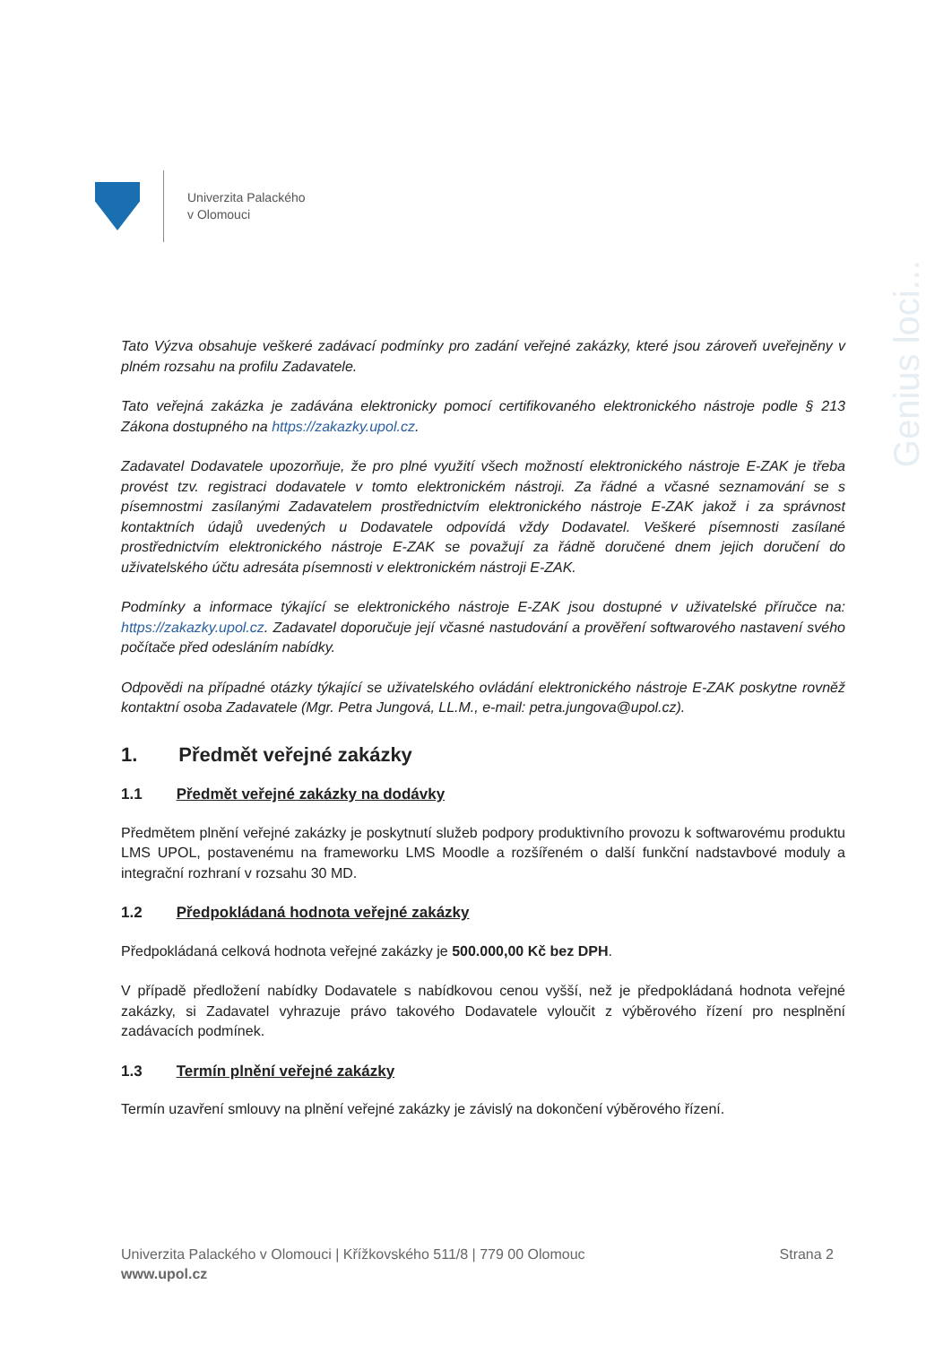Univerzita Palackého
v Olomouci
Genius loci...
Tato Výzva obsahuje veškeré zadávací podmínky pro zadání veřejné zakázky, které jsou zároveň uveřejněny v plném rozsahu na profilu Zadavatele.
Tato veřejná zakázka je zadávána elektronicky pomocí certifikovaného elektronického nástroje podle § 213 Zákona dostupného na https://zakazky.upol.cz.
Zadavatel Dodavatele upozorňuje, že pro plné využití všech možností elektronického nástroje E-ZAK je třeba provést tzv. registraci dodavatele v tomto elektronickém nástroji. Za řádné a včasné seznamování se s písemnostmi zasílanými Zadavatelem prostřednictvím elektronického nástroje E-ZAK jakož i za správnost kontaktních údajů uvedených u Dodavatele odpovídá vždy Dodavatel. Veškeré písemnosti zasílané prostřednictvím elektronického nástroje E-ZAK se považují za řádně doručené dnem jejich doručení do uživatelského účtu adresáta písemnosti v elektronickém nástroji E-ZAK.
Podmínky a informace týkající se elektronického nástroje E-ZAK jsou dostupné v uživatelské příručce na: https://zakazky.upol.cz. Zadavatel doporučuje její včasné nastudování a prověření softwarového nastavení svého počítače před odesláním nabídky.
Odpovědi na případné otázky týkající se uživatelského ovládání elektronického nástroje E-ZAK poskytne rovněž kontaktní osoba Zadavatele (Mgr. Petra Jungová, LL.M., e-mail: petra.jungova@upol.cz).
1. Předmět veřejné zakázky
1.1 Předmět veřejné zakázky na dodávky
Předmětem plnění veřejné zakázky je poskytnutí služeb podpory produktivního provozu k softwarovému produktu LMS UPOL, postavenému na frameworku LMS Moodle a rozšířeném o další funkční nadstavbové moduly a integrační rozhraní v rozsahu 30 MD.
1.2 Předpokládaná hodnota veřejné zakázky
Předpokládaná celková hodnota veřejné zakázky je 500.000,00 Kč bez DPH.
V případě předložení nabídky Dodavatele s nabídkovou cenou vyšší, než je předpokládaná hodnota veřejné zakázky, si Zadavatel vyhrazuje právo takového Dodavatele vyloučit z výběrového řízení pro nesplnění zadávacích podmínek.
1.3 Termín plnění veřejné zakázky
Termín uzavření smlouvy na plnění veřejné zakázky je závislý na dokončení výběrového řízení.
Univerzita Palackého v Olomouci | Křížkovského 511/8 | 779 00 Olomouc Strana 2
www.upol.cz